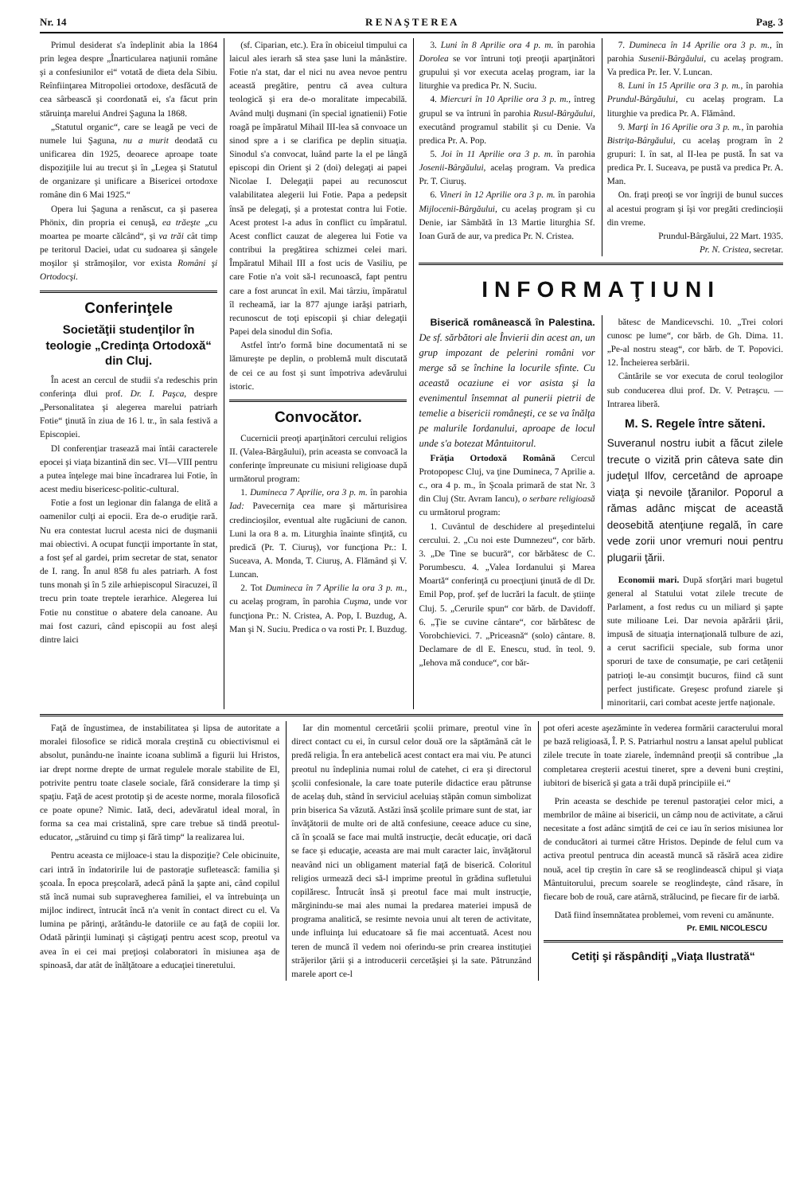Nr. 14 R E N A Ş T E R E A Pag. 3
Primul desiderat s'a îndeplinit abia la 1864 prin legea despre „Înarticularea naţiunii române şi a confesiunilor ei“ votată de dieta dela Sibiu. Reînfiinţarea Mitropoliei ortodoxe, desfăcută de cea sârbească şi coordonată ei, s'a făcut prin stăruinţa marelui Andrei Şaguna la 1868.
„Statutul organic“, care se leagă pe veci de numele lui Şaguna, nu a murit deodată cu unificarea din 1925, deoarece aproape toate dispoziţiile lui au trecut şi în „Legea şi Statutul de organizare şi unificare a Bisericei ortodoxe române din 6 Mai 1925.“
Opera lui Şaguna a renăscut, ca şi paserea Phönix, din propria ei cenuşă, ea trăeşte „cu moartea pe moarte călcând“, şi va trăi cât timp pe teritorul Daciei, udat cu sudoarea şi sângele moşilor şi strămoşilor, vor exista Români şi Ortodocşi.
Conferinţele
Societăţii studenţilor în teologie „Credinţa Ortodoxă“ din Cluj.
În acest an cercul de studii s'a redeschis prin conferinţa dlui prof. Dr. I. Paşca, despre „Personalitatea şi alegerea marelui patriarh Fotie“ ţinută în ziua de 16 l. tr., în sala festivă a Episcopiei.
Dl conferenţiar trasează mai întâi caracterele epocei şi viaţa bizantină din sec. VI—VIII pentru a putea înţelege mai bine încadrarea lui Fotie, în acest mediu bisericesc-politic-cultural.
Fotie a fost un legionar din falanga de elită a oamenilor culţi ai epocii. Era de-o erudiţie rară. Nu era contestat lucrul acesta nici de duşmanii mai obiectivi. A ocupat funcţii importante în stat, a fost şef al gardei, prim secretar de stat, senator de I. rang. În anul 858 fu ales patriarh. A fost tuns monah şi în 5 zile arhiepiscopul Siracuzei, îl trecu prin toate treptele ierarhice. Alegerea lui Fotie nu constitue o abatere dela canoane. Au mai fost cazuri, când episcopii au fost aleşi dintre laici
(sf. Ciparian, etc.). Era în obiceiul timpului ca laicul ales ierarh să stea şase luni la mânăstire. Fotie n'a stat, dar el nici nu avea nevoe pentru această pregătire, pentru că avea cultura teologică şi era de-o moralitate impecabilă. Având mulţi duşmani (în special ignatienii) Fotie roagă pe împăratul Mihail III-lea să convoace un sinod spre a i se clarifica pe deplin situaţia. Sinodul s'a convocat, luând parte la el pe lângă episcopi din Orient şi 2 (doi) delegaţi ai papei Nicolae I. Delegaţii papei au recunoscut valabilitatea alegerii lui Fotie. Papa a pedepsit însă pe delegaţi, şi a protestat contra lui Fotie. Acest protest l-a adus în conflict cu împăratul. Acest conflict cauzat de alegerea lui Fotie va contribui la pregătirea schizmei celei mari. Împăratul Mihail III a fost ucis de Vasiliu, pe care Fotie n'a voit să-l recunoască, fapt pentru care a fost aruncat în exil. Mai târziu, împăratul îl recheamă, iar la 877 ajunge iarăşi patriarh, recunoscut de toţi episcopii şi chiar delegaţii Papei dela sinodul din Sofia.
Astfel într'o formă bine documentată ni se lămureşte pe deplin, o problemă mult discutată de cei ce au fost şi sunt împotriva adevărului istoric.
Convocător.
Cucernicii preoţi aparţinători cercului religios II. (Valea-Bârgăului), prin aceasta se convoacă la conferinţe împreunate cu misiuni religioase după următorul program:
1. Dumineca 7 Aprilie, ora 3 p. m. în parohia Iad: Pavecerniţa cea mare şi mărturisirea credincioşilor, eventual alte rugăciuni de canon. Luni la ora 8 a. m. Liturghia înainte sfinţită, cu predică (Pr. T. Ciuruş), vor funcţiona Pr.: I. Suceava, A. Monda, T. Ciuruş, A. Flămând şi V. Luncan.
2. Tot Dumineca în 7 Aprilie la ora 3 p. m., cu acelaş program, în parohia Cuşma, unde vor funcţiona Pr.: N. Cristea, A. Pop, I. Buzdug, A. Man şi N. Suciu. Predica o va rosti Pr. I. Buzdug.
3. Luni în 8 Aprilie ora 4 p. m. în parohia Dorolea se vor întruni toţi preoţii aparţinători grupului şi vor executa acelaş program, iar la liturghie va predica Pr. N. Suciu.
4. Miercuri în 10 Aprilie ora 3 p. m., întreg grupul se va întruni în parohia Rusul-Bârgăului, executând programul stabilit şi cu Denie. Va predica Pr. A. Pop.
5. Joi în 11 Aprilie ora 3 p. m. în parohia Josenii-Bârgăului, acelaş program. Va predica Pr. T. Ciuruş.
6. Vineri în 12 Aprilie ora 3 p. m. în parohia Mijlocenii-Bârgăului, cu acelaş program şi cu Denie, iar Sâmbătă în 13 Martie liturghia Sf. Ioan Gură de aur, va predica Pr. N. Cristea.
7. Dumineca în 14 Aprilie ora 3 p. m., în parohia Susenii-Bârgăului, cu acelaş program. Va predica Pr. Ier. V. Luncan.
8. Luni în 15 Aprilie ora 3 p. m., în parohia Prundul-Bârgăului, cu acelaş program. La liturghie va predica Pr. A. Flămând.
9. Marţi în 16 Aprilie ora 3 p. m., în parohia Bistriţa-Bârgăului, cu acelaş program în 2 grupuri: I. în sat, al II-lea pe pustă. În sat va predica Pr. I. Suceava, pe pustă va predica Pr. A. Man.
On. fraţi preoţi se vor îngriji de bunul succes al acestui program şi îşi vor pregăti credincioşii din vreme.
Prundul-Bârgăului, 22 Mart. 1935.
Pr. N. Cristea, secretar.
INFORMAŢIUNI
Biserică românească în Palestina. De sf. sărbători ale Învierii din acest an, un grup impozant de pelerini români vor merge să se închine la locurile sfinte. Cu această ocaziune ei vor asista şi la evenimentul însemnat al punerii pietrii de temelie a bisericii româneşti, ce se va înălţa pe malurile Iordanului, aproape de locul unde s'a botezat Mântuitorul.
Frăţia Ortodoxă Română Cercul Protopopesc Cluj, va ţine Dumineca, 7 Aprilie a. c., ora 4 p. m., în Şcoala primară de stat Nr. 3 din Cluj (Str. Avram Iancu), o serbare religioasă cu următorul program:
1. Cuvântul de deschidere al preşedintelui cercului. 2. „Cu noi este Dumnezeu“, cor bărb. 3. „De Tine se bucură“, cor bărbătesc de C. Porumbescu. 4. „Valea Iordanului şi Marea Moartă“ conferinţă cu proecţiuni ţinută de dl Dr. Emil Pop, prof. şef de lucrări la facult. de ştiinţe Cluj. 5. „Cerurile spun“ cor bărb. de Davidoff. 6. „Ţie se cuvine cântare“, cor bărbătesc de Vorobchievici. 7. „Priceasnă“ (solo) cântare. 8. Declamare de dl E. Enescu, stud. în teol. 9. „Iehova mă conduce“, cor băr-
bătesc de Mandicevschi. 10. „Trei colori cunosc pe lume“, cor bărb. de Gh. Dima. 11. „Pe-al nostru steag“, cor bărb. de T. Popovici. 12. Încheierea serbării.
Cântările se vor executa de corul teologilor sub conducerea dlui prof. Dr. V. Petraşcu. — Intrarea liberă.
M. S. Regele între săteni.
Suveranul nostru iubit a făcut zilele trecute o vizită prin câteva sate din judeţul Ilfov, cercetând de aproape viaţa şi nevoile ţăranilor. Poporul a rămas adânc mişcat de această deosebită atenţiune regală, în care vede zorii unor vremuri noui pentru plugarii ţării.
Economii mari. După sforţări mari bugetul general al Statului votat zilele trecute de Parlament, a fost redus cu un miliard şi şapte sute milioane Lei. Dar nevoia apărării ţării, impusă de situaţia internaţională tulbure de azi, a cerut sacrificii speciale, sub forma unor sporuri de taxe de consumaţie, pe cari cetăţenii patrioţi le-au consimţit bucuros, fiind că sunt perfect justificate. Greşesc profund ziarele şi minoritarii, cari combat aceste jertfe naţionale.
Faţă de îngustimea, de instabilitatea şi lipsa de autoritate a moralei filosofice se ridică morala creştină cu obiectivismul ei absolut, punându-ne înainte icoana sublimă a figurii lui Hristos, iar drept norme drepte de urmat regulele morale stabilite de El, potrivite pentru toate clasele sociale, fără considerare la timp şi spaţiu. Faţă de acest prototip şi de aceste norme, morala filosofică ce poate opune? Nimic. Iată, deci, adevăratul ideal moral, în forma sa cea mai cristalină, spre care trebue să tindă preotul-educator, „stăruind cu timp şi fără timp“ la realizarea lui.
Pentru aceasta ce mijloace-i stau la dispoziţie? Cele obicinuite, cari intră în îndatoririle lui de pastoraţie sufletească: familia şi şcoala. În epoca preşcolară, adecă până la şapte ani, când copilul stă încă numai sub supravegherea familiei, el va întrebuinţa un mijloc indirect, întrucât încă n'a venit în contact direct cu el. Va lumina pe părinţi, arătându-le datoriile ce au faţă de copiii lor. Odată părinţii luminaţi şi câştigaţi pentru acest scop, preotul va avea în ei cei mai preţioşi colaboratori în misiunea aşa de spinoasă, dar atât de înălţătoare a educaţiei tineretului.
Iar din momentul cercetării şcolii primare, preotul vine în direct contact cu ei, în cursul celor două ore la săptămână cât le predă religia. În era antebelică acest contact era mai viu. Pe atunci preotul nu îndeplinia numai rolul de catehet, ci era şi directorul şcolii confesionale, la care toate puterile didactice erau pătrunse de acelaş duh, stând în serviciul aceluiaş stăpân comun simbolizat prin biserica Sa văzută. Astăzi însă şcolile primare sunt de stat, iar învăţătorii de multe ori de altă confesiune, ceeace aduce cu sine, că în şcoală se face mai multă instrucţie, decât educaţie, ori dacă se face şi educaţie, aceasta are mai mult caracter laic, învăţătorul neavând nici un obligament material faţă de biserică. Coloritul religios urmează deci să-l imprime preotul în grădina sufletului copilăresc. Întrucât însă şi preotul face mai mult instrucţie, mărginindu-se mai ales numai la predarea materiei impusă de programa analitică, se resimte nevoia unui alt teren de activitate, unde influinţa lui educatoare să fie mai accentuată. Acest nou teren de muncă îl vedem noi oferindu-se prin crearea instituţiei străjerilor ţării şi a introducerii cercetăşiei şi la sate. Pătrunzând marele aport ce-l
pot oferi aceste aşezăminte în vederea formării caracterului moral pe bază religioasă, Î. P. S. Patriarhul nostru a lansat apelul publicat zilele trecute în toate ziarele, îndemnând preoţii să contribue „la completarea creşterii acestui tineret, spre a deveni buni creştini, iubitori de biserică şi gata a trăi după principiile ei.“
Prin aceasta se deschide pe terenul pastoraţiei celor mici, a membrilor de mâine ai bisericii, un câmp nou de activitate, a cărui necesitate a fost adânc simţită de cei ce iau în serios misiunea lor de conducători ai turmei către Hristos. Depinde de felul cum va activa preotul pentruca din această muncă să răsără acea zidire nouă, acel tip creştin în care să se reoglindească chipul şi viaţa Mântuitorului, precum soarele se reoglindeşte, când răsare, în fiecare bob de rouă, care atârnă, strălucind, pe fiecare fir de iarbă.
Dată fiind însemnătatea problemei, vom reveni cu amănunte.
Pr. EMIL NICOLESCU
Cetiţi şi răspândiţi „Viaţa Ilustrată“